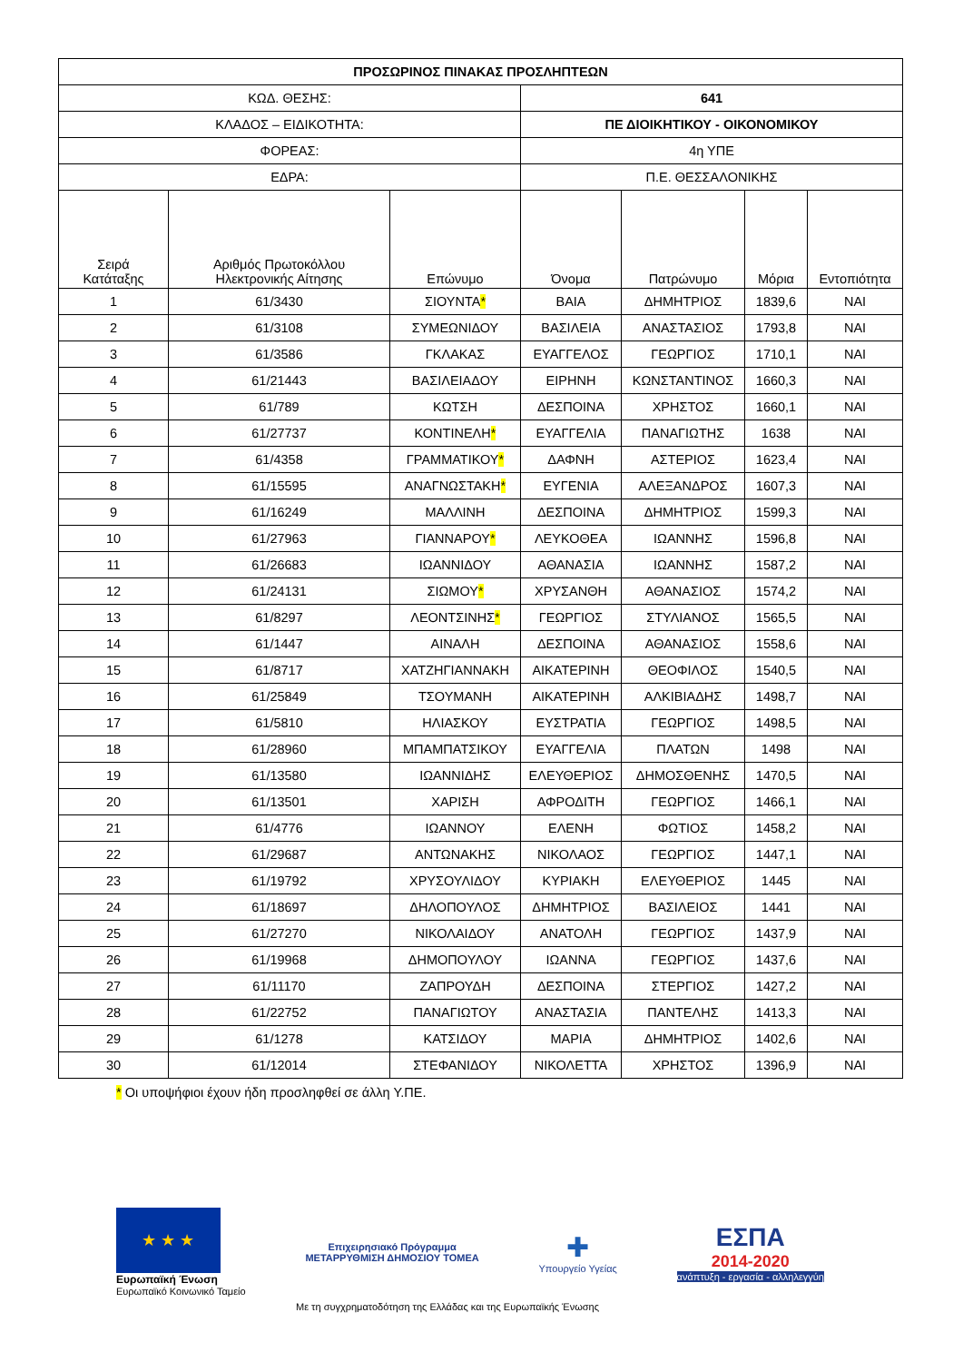| ΠΡΟΣΩΡΙΝΟΣ ΠΙΝΑΚΑΣ ΠΡΟΣΛΗΠΤΕΩΝ | | | | | | |
| --- | --- | --- | --- | --- | --- | --- |
| ΚΩΔ. ΘΕΣΗΣ: | | | 641 | | | |
| ΚΛΑΔΟΣ – ΕΙΔΙΚΟΤΗΤΑ: | | | ΠΕ ΔΙΟΙΚΗΤΙΚΟΥ - ΟΙΚΟΝΟΜΙΚΟΥ | | | |
| ΦΟΡΕΑΣ: | | | 4η ΥΠΕ | | | |
| ΕΔΡΑ: | | | Π.Ε. ΘΕΣΣΑΛΟΝΙΚΗΣ | | | |
| Σειρά Κατάταξης | Αριθμός Πρωτοκόλλου Ηλεκτρονικής Αίτησης | Επώνυμο | Όνομα | Πατρώνυμο | Μόρια | Εντοπιότητα |
| 1 | 61/3430 | ΣΙΟΥΝΤΑ * | ΒΑΙΑ | ΔΗΜΗΤΡΙΟΣ | 1839,6 | ΝΑΙ |
| 2 | 61/3108 | ΣΥΜΕΩΝΙΔΟΥ | ΒΑΣΙΛΕΙΑ | ΑΝΑΣΤΑΣΙΟΣ | 1793,8 | ΝΑΙ |
| 3 | 61/3586 | ΓΚΛΑΚΑΣ | ΕΥΑΓΓΕΛΟΣ | ΓΕΩΡΓΙΟΣ | 1710,1 | ΝΑΙ |
| 4 | 61/21443 | ΒΑΣΙΛΕΙΑΔΟΥ | ΕΙΡΗΝΗ | ΚΩΝΣΤΑΝΤΙΝΟΣ | 1660,3 | ΝΑΙ |
| 5 | 61/789 | ΚΩΤΣΗ | ΔΕΣΠΟΙΝΑ | ΧΡΗΣΤΟΣ | 1660,1 | ΝΑΙ |
| 6 | 61/27737 | ΚΟΝΤΙΝΕΛΗ * | ΕΥΑΓΓΕΛΙΑ | ΠΑΝΑΓΙΩΤΗΣ | 1638 | ΝΑΙ |
| 7 | 61/4358 | ΓΡΑΜΜΑΤΙΚΟΥ * | ΔΑΦΝΗ | ΑΣΤΕΡΙΟΣ | 1623,4 | ΝΑΙ |
| 8 | 61/15595 | ΑΝΑΓΝΩΣΤΑΚΗ * | ΕΥΓΕΝΙΑ | ΑΛΕΞΑΝΔΡΟΣ | 1607,3 | ΝΑΙ |
| 9 | 61/16249 | ΜΑΛΛΙΝΗ | ΔΕΣΠΟΙΝΑ | ΔΗΜΗΤΡΙΟΣ | 1599,3 | ΝΑΙ |
| 10 | 61/27963 | ΓΙΑΝΝΑΡΟΥ * | ΛΕΥΚΟΘΕΑ | ΙΩΑΝΝΗΣ | 1596,8 | ΝΑΙ |
| 11 | 61/26683 | ΙΩΑΝΝΙΔΟΥ | ΑΘΑΝΑΣΙΑ | ΙΩΑΝΝΗΣ | 1587,2 | ΝΑΙ |
| 12 | 61/24131 | ΣΙΩΜΟΥ * | ΧΡΥΣΑΝΘΗ | ΑΘΑΝΑΣΙΟΣ | 1574,2 | ΝΑΙ |
| 13 | 61/8297 | ΛΕΟΝΤΣΙΝΗΣ * | ΓΕΩΡΓΙΟΣ | ΣΤΥΛΙΑΝΟΣ | 1565,5 | ΝΑΙ |
| 14 | 61/1447 | ΑΙΝΑΛΗ | ΔΕΣΠΟΙΝΑ | ΑΘΑΝΑΣΙΟΣ | 1558,6 | ΝΑΙ |
| 15 | 61/8717 | ΧΑΤΖΗΓΙΑΝΝΑΚΗ | ΑΙΚΑΤΕΡΙΝΗ | ΘΕΟΦΙΛΟΣ | 1540,5 | ΝΑΙ |
| 16 | 61/25849 | ΤΣΟΥΜΑΝΗ | ΑΙΚΑΤΕΡΙΝΗ | ΑΛΚΙΒΙΑΔΗΣ | 1498,7 | ΝΑΙ |
| 17 | 61/5810 | ΗΛΙΑΣΚΟΥ | ΕΥΣΤΡΑΤΙΑ | ΓΕΩΡΓΙΟΣ | 1498,5 | ΝΑΙ |
| 18 | 61/28960 | ΜΠΑΜΠΑΤΣΙΚΟΥ | ΕΥΑΓΓΕΛΙΑ | ΠΛΑΤΩΝ | 1498 | ΝΑΙ |
| 19 | 61/13580 | ΙΩΑΝΝΙΔΗΣ | ΕΛΕΥΘΕΡΙΟΣ | ΔΗΜΟΣΘΕΝΗΣ | 1470,5 | ΝΑΙ |
| 20 | 61/13501 | ΧΑΡΙΣΗ | ΑΦΡΟΔΙΤΗ | ΓΕΩΡΓΙΟΣ | 1466,1 | ΝΑΙ |
| 21 | 61/4776 | ΙΩΑΝΝΟΥ | ΕΛΕΝΗ | ΦΩΤΙΟΣ | 1458,2 | ΝΑΙ |
| 22 | 61/29687 | ΑΝΤΩΝΑΚΗΣ | ΝΙΚΟΛΑΟΣ | ΓΕΩΡΓΙΟΣ | 1447,1 | ΝΑΙ |
| 23 | 61/19792 | ΧΡΥΣΟΥΛΙΔΟΥ | ΚΥΡΙΑΚΗ | ΕΛΕΥΘΕΡΙΟΣ | 1445 | ΝΑΙ |
| 24 | 61/18697 | ΔΗΛΟΠΟΥΛΟΣ | ΔΗΜΗΤΡΙΟΣ | ΒΑΣΙΛΕΙΟΣ | 1441 | ΝΑΙ |
| 25 | 61/27270 | ΝΙΚΟΛΑΙΔΟΥ | ΑΝΑΤΟΛΗ | ΓΕΩΡΓΙΟΣ | 1437,9 | ΝΑΙ |
| 26 | 61/19968 | ΔΗΜΟΠΟΥΛΟΥ | ΙΩΑΝΝΑ | ΓΕΩΡΓΙΟΣ | 1437,6 | ΝΑΙ |
| 27 | 61/11170 | ΖΑΠΡΟΥΔΗ | ΔΕΣΠΟΙΝΑ | ΣΤΕΡΓΙΟΣ | 1427,2 | ΝΑΙ |
| 28 | 61/22752 | ΠΑΝΑΓΙΩΤΟΥ | ΑΝΑΣΤΑΣΙΑ | ΠΑΝΤΕΛΗΣ | 1413,3 | ΝΑΙ |
| 29 | 61/1278 | ΚΑΤΣΙΔΟΥ | ΜΑΡΙΑ | ΔΗΜΗΤΡΙΟΣ | 1402,6 | ΝΑΙ |
| 30 | 61/12014 | ΣΤΕΦΑΝΙΔΟΥ | ΝΙΚΟΛΕΤΤΑ | ΧΡΗΣΤΟΣ | 1396,9 | ΝΑΙ |
* Οι υποψήφιοι έχουν ήδη προσληφθεί σε άλλη Υ.ΠΕ.
★ ★ ★
Ευρωπαϊκή Ένωση
Ευρωπαϊκό Κοινωνικό Ταμείο
Επιχειρησιακό Πρόγραμμα
ΜΕΤΑΡΡΥΘΜΙΣΗ ΔΗΜΟΣΙΟΥ ΤΟΜΕΑ
✚
Υπουργείο Υγείας
ΕΣΠΑ
2014-2020
ανάπτυξη - εργασία - αλληλεγγύη
Με τη συγχρηματοδότηση της Ελλάδας και της Ευρωπαϊκής Ένωσης